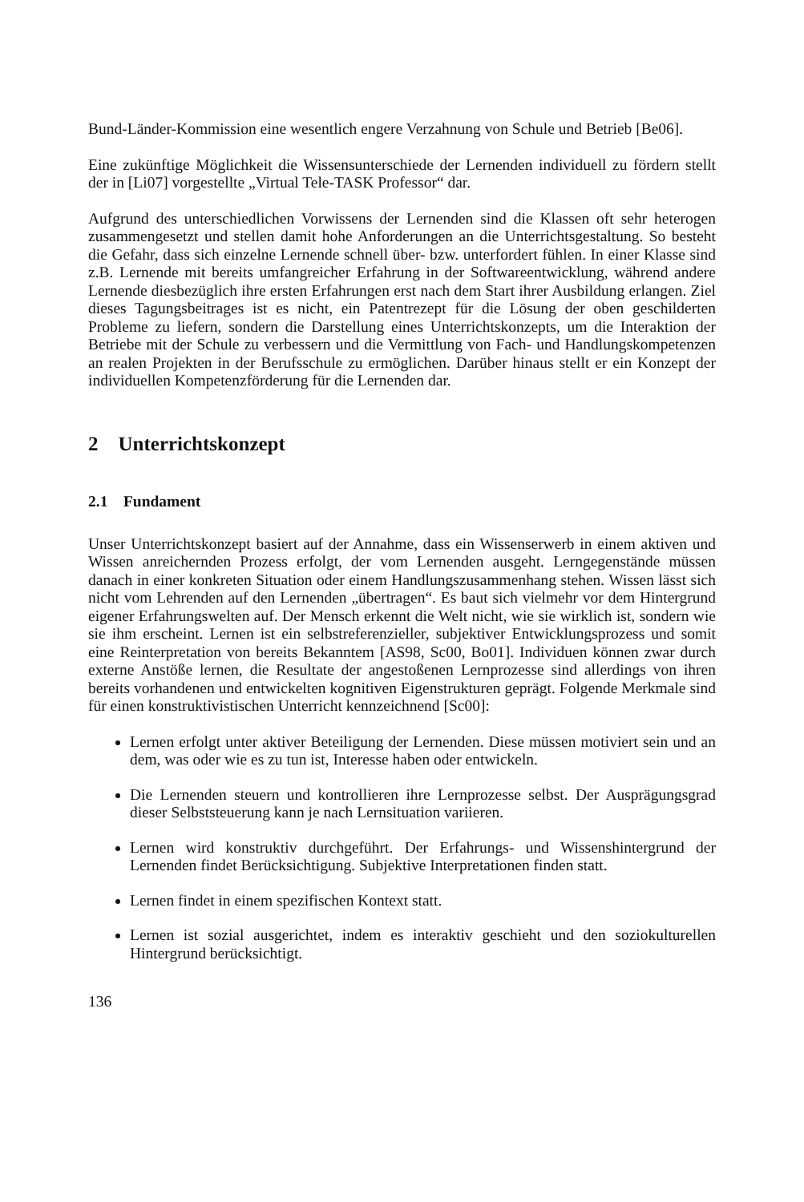Bund-Länder-Kommission eine wesentlich engere Verzahnung von Schule und Betrieb [Be06].
Eine zukünftige Möglichkeit die Wissensunterschiede der Lernenden individuell zu fördern stellt der in [Li07] vorgestellte „Virtual Tele-TASK Professor“ dar.
Aufgrund des unterschiedlichen Vorwissens der Lernenden sind die Klassen oft sehr heterogen zusammengesetzt und stellen damit hohe Anforderungen an die Unterrichtsgestaltung. So besteht die Gefahr, dass sich einzelne Lernende schnell über- bzw. unterfordert fühlen. In einer Klasse sind z.B. Lernende mit bereits umfangreicher Erfahrung in der Softwareentwicklung, während andere Lernende diesbezüglich ihre ersten Erfahrungen erst nach dem Start ihrer Ausbildung erlangen. Ziel dieses Tagungsbeitrages ist es nicht, ein Patentrezept für die Lösung der oben geschilderten Probleme zu liefern, sondern die Darstellung eines Unterrichtskonzepts, um die Interaktion der Betriebe mit der Schule zu verbessern und die Vermittlung von Fach- und Handlungskompetenzen an realen Projekten in der Berufsschule zu ermöglichen. Darüber hinaus stellt er ein Konzept der individuellen Kompetenzförderung für die Lernenden dar.
2 Unterrichtskonzept
2.1 Fundament
Unser Unterrichtskonzept basiert auf der Annahme, dass ein Wissenserwerb in einem aktiven und Wissen anreichernden Prozess erfolgt, der vom Lernenden ausgeht. Lerngegenstände müssen danach in einer konkreten Situation oder einem Handlungszusammenhang stehen. Wissen lässt sich nicht vom Lehrenden auf den Lernenden „übertragen“. Es baut sich vielmehr vor dem Hintergrund eigener Erfahrungswelten auf. Der Mensch erkennt die Welt nicht, wie sie wirklich ist, sondern wie sie ihm erscheint. Lernen ist ein selbstreferenzieller, subjektiver Entwicklungsprozess und somit eine Reinterpretation von bereits Bekanntem [AS98, Sc00, Bo01]. Individuen können zwar durch externe Anstöße lernen, die Resultate der angestoßenen Lernprozesse sind allerdings von ihren bereits vorhandenen und entwickelten kognitiven Eigenstrukturen geprägt. Folgende Merkmale sind für einen konstruktivistischen Unterricht kennzeichnend [Sc00]:
Lernen erfolgt unter aktiver Beteiligung der Lernenden. Diese müssen motiviert sein und an dem, was oder wie es zu tun ist, Interesse haben oder entwickeln.
Die Lernenden steuern und kontrollieren ihre Lernprozesse selbst. Der Ausprägungsgrad dieser Selbststeuerung kann je nach Lernsituation variieren.
Lernen wird konstruktiv durchgeführt. Der Erfahrungs- und Wissenshintergrund der Lernenden findet Berücksichtigung. Subjektive Interpretationen finden statt.
Lernen findet in einem spezifischen Kontext statt.
Lernen ist sozial ausgerichtet, indem es interaktiv geschieht und den soziokulturellen Hintergrund berücksichtigt.
136